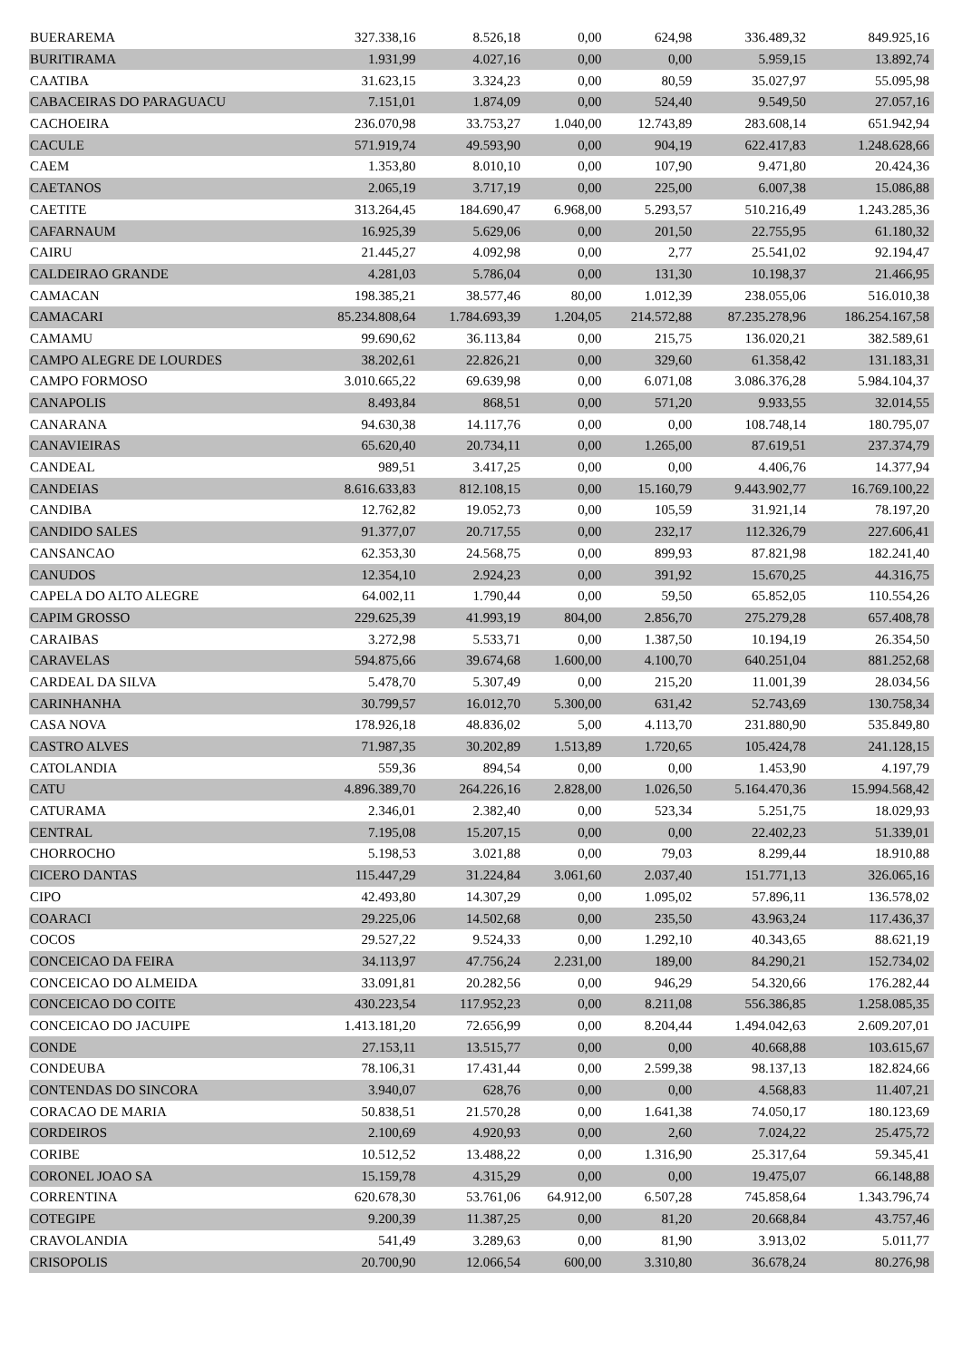| BUERAREMA | 327.338,16 | 8.526,18 | 0,00 | 624,98 | 336.489,32 | 849.925,16 |
| BURITIRAMA | 1.931,99 | 4.027,16 | 0,00 | 0,00 | 5.959,15 | 13.892,74 |
| CAATIBA | 31.623,15 | 3.324,23 | 0,00 | 80,59 | 35.027,97 | 55.095,98 |
| CABACEIRAS DO PARAGUACU | 7.151,01 | 1.874,09 | 0,00 | 524,40 | 9.549,50 | 27.057,16 |
| CACHOEIRA | 236.070,98 | 33.753,27 | 1.040,00 | 12.743,89 | 283.608,14 | 651.942,94 |
| CACULE | 571.919,74 | 49.593,90 | 0,00 | 904,19 | 622.417,83 | 1.248.628,66 |
| CAEM | 1.353,80 | 8.010,10 | 0,00 | 107,90 | 9.471,80 | 20.424,36 |
| CAETANOS | 2.065,19 | 3.717,19 | 0,00 | 225,00 | 6.007,38 | 15.086,88 |
| CAETITE | 313.264,45 | 184.690,47 | 6.968,00 | 5.293,57 | 510.216,49 | 1.243.285,36 |
| CAFARNAUM | 16.925,39 | 5.629,06 | 0,00 | 201,50 | 22.755,95 | 61.180,32 |
| CAIRU | 21.445,27 | 4.092,98 | 0,00 | 2,77 | 25.541,02 | 92.194,47 |
| CALDEIRAO GRANDE | 4.281,03 | 5.786,04 | 0,00 | 131,30 | 10.198,37 | 21.466,95 |
| CAMACAN | 198.385,21 | 38.577,46 | 80,00 | 1.012,39 | 238.055,06 | 516.010,38 |
| CAMACARI | 85.234.808,64 | 1.784.693,39 | 1.204,05 | 214.572,88 | 87.235.278,96 | 186.254.167,58 |
| CAMAMU | 99.690,62 | 36.113,84 | 0,00 | 215,75 | 136.020,21 | 382.589,61 |
| CAMPO ALEGRE DE LOURDES | 38.202,61 | 22.826,21 | 0,00 | 329,60 | 61.358,42 | 131.183,31 |
| CAMPO FORMOSO | 3.010.665,22 | 69.639,98 | 0,00 | 6.071,08 | 3.086.376,28 | 5.984.104,37 |
| CANAPOLIS | 8.493,84 | 868,51 | 0,00 | 571,20 | 9.933,55 | 32.014,55 |
| CANARANA | 94.630,38 | 14.117,76 | 0,00 | 0,00 | 108.748,14 | 180.795,07 |
| CANAVIEIRAS | 65.620,40 | 20.734,11 | 0,00 | 1.265,00 | 87.619,51 | 237.374,79 |
| CANDEAL | 989,51 | 3.417,25 | 0,00 | 0,00 | 4.406,76 | 14.377,94 |
| CANDEIAS | 8.616.633,83 | 812.108,15 | 0,00 | 15.160,79 | 9.443.902,77 | 16.769.100,22 |
| CANDIBA | 12.762,82 | 19.052,73 | 0,00 | 105,59 | 31.921,14 | 78.197,20 |
| CANDIDO SALES | 91.377,07 | 20.717,55 | 0,00 | 232,17 | 112.326,79 | 227.606,41 |
| CANSANCAO | 62.353,30 | 24.568,75 | 0,00 | 899,93 | 87.821,98 | 182.241,40 |
| CANUDOS | 12.354,10 | 2.924,23 | 0,00 | 391,92 | 15.670,25 | 44.316,75 |
| CAPELA DO ALTO ALEGRE | 64.002,11 | 1.790,44 | 0,00 | 59,50 | 65.852,05 | 110.554,26 |
| CAPIM GROSSO | 229.625,39 | 41.993,19 | 804,00 | 2.856,70 | 275.279,28 | 657.408,78 |
| CARAIBAS | 3.272,98 | 5.533,71 | 0,00 | 1.387,50 | 10.194,19 | 26.354,50 |
| CARAVELAS | 594.875,66 | 39.674,68 | 1.600,00 | 4.100,70 | 640.251,04 | 881.252,68 |
| CARDEAL DA SILVA | 5.478,70 | 5.307,49 | 0,00 | 215,20 | 11.001,39 | 28.034,56 |
| CARINHANHA | 30.799,57 | 16.012,70 | 5.300,00 | 631,42 | 52.743,69 | 130.758,34 |
| CASA NOVA | 178.926,18 | 48.836,02 | 5,00 | 4.113,70 | 231.880,90 | 535.849,80 |
| CASTRO ALVES | 71.987,35 | 30.202,89 | 1.513,89 | 1.720,65 | 105.424,78 | 241.128,15 |
| CATOLANDIA | 559,36 | 894,54 | 0,00 | 0,00 | 1.453,90 | 4.197,79 |
| CATU | 4.896.389,70 | 264.226,16 | 2.828,00 | 1.026,50 | 5.164.470,36 | 15.994.568,42 |
| CATURAMA | 2.346,01 | 2.382,40 | 0,00 | 523,34 | 5.251,75 | 18.029,93 |
| CENTRAL | 7.195,08 | 15.207,15 | 0,00 | 0,00 | 22.402,23 | 51.339,01 |
| CHORROCHO | 5.198,53 | 3.021,88 | 0,00 | 79,03 | 8.299,44 | 18.910,88 |
| CICERO DANTAS | 115.447,29 | 31.224,84 | 3.061,60 | 2.037,40 | 151.771,13 | 326.065,16 |
| CIPO | 42.493,80 | 14.307,29 | 0,00 | 1.095,02 | 57.896,11 | 136.578,02 |
| COARACI | 29.225,06 | 14.502,68 | 0,00 | 235,50 | 43.963,24 | 117.436,37 |
| COCOS | 29.527,22 | 9.524,33 | 0,00 | 1.292,10 | 40.343,65 | 88.621,19 |
| CONCEICAO DA FEIRA | 34.113,97 | 47.756,24 | 2.231,00 | 189,00 | 84.290,21 | 152.734,02 |
| CONCEICAO DO ALMEIDA | 33.091,81 | 20.282,56 | 0,00 | 946,29 | 54.320,66 | 176.282,44 |
| CONCEICAO DO COITE | 430.223,54 | 117.952,23 | 0,00 | 8.211,08 | 556.386,85 | 1.258.085,35 |
| CONCEICAO DO JACUIPE | 1.413.181,20 | 72.656,99 | 0,00 | 8.204,44 | 1.494.042,63 | 2.609.207,01 |
| CONDE | 27.153,11 | 13.515,77 | 0,00 | 0,00 | 40.668,88 | 103.615,67 |
| CONDEUBA | 78.106,31 | 17.431,44 | 0,00 | 2.599,38 | 98.137,13 | 182.824,66 |
| CONTENDAS DO SINCORA | 3.940,07 | 628,76 | 0,00 | 0,00 | 4.568,83 | 11.407,21 |
| CORACAO DE MARIA | 50.838,51 | 21.570,28 | 0,00 | 1.641,38 | 74.050,17 | 180.123,69 |
| CORDEIROS | 2.100,69 | 4.920,93 | 0,00 | 2,60 | 7.024,22 | 25.475,72 |
| CORIBE | 10.512,52 | 13.488,22 | 0,00 | 1.316,90 | 25.317,64 | 59.345,41 |
| CORONEL JOAO SA | 15.159,78 | 4.315,29 | 0,00 | 0,00 | 19.475,07 | 66.148,88 |
| CORRENTINA | 620.678,30 | 53.761,06 | 64.912,00 | 6.507,28 | 745.858,64 | 1.343.796,74 |
| COTEGIPE | 9.200,39 | 11.387,25 | 0,00 | 81,20 | 20.668,84 | 43.757,46 |
| CRAVOLANDIA | 541,49 | 3.289,63 | 0,00 | 81,90 | 3.913,02 | 5.011,77 |
| CRISOPOLIS | 20.700,90 | 12.066,54 | 600,00 | 3.310,80 | 36.678,24 | 80.276,98 |